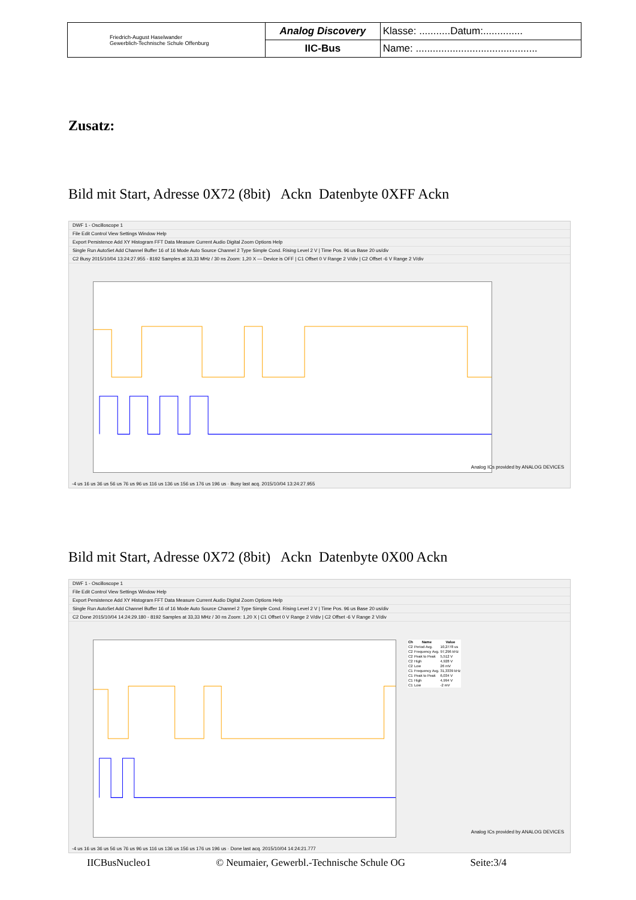| Friedrich-August Haselwander Gewerblich-Technische Schule Offenburg | Analog Discovery | Klasse: ...........Datum:.............. |
| | IIC-Bus | Name: ........................................... |
Zusatz:
Bild mit Start, Adresse 0X72 (8bit) Ackn Datenbyte 0XFF Ackn
DWF 1 - Oscilloscope 1
File Edit Control View Settings Window Help
Export Persistence Add XY Histogram FFT Data Measure Current Audio Digital Zoom Options Help
Single Run AutoSet Add Channel Buffer 16 of 16 Mode Auto Source Channel 2 Type Simple Cond. Rising Level 2 V | Time Pos. 96 us Base 20 us/div
C2 Busy 2015/10/04 13:24:27.955 - 8192 Samples at 33,33 MHz / 30 ns Zoom: 1,20 X — Device is OFF | C1 Offset 0 V Range 2 V/div | C2 Offset -6 V Range 2 V/div
Analog ICs provided by ANALOG DEVICES
-4 us 16 us 36 us 56 us 76 us 96 us 116 us 136 us 156 us 176 us 196 us · Busy last acq. 2015/10/04 13:24:27.955
Bild mit Start, Adresse 0X72 (8bit) Ackn Datenbyte 0X00 Ackn
DWF 1 - Oscilloscope 1
File Edit Control View Settings Window Help
Export Persistence Add XY Histogram FFT Data Measure Current Audio Digital Zoom Options Help
Single Run AutoSet Add Channel Buffer 16 of 16 Mode Auto Source Channel 2 Type Simple Cond. Rising Level 2 V | Time Pos. 96 us Base 20 us/div
C2 Done 2015/10/04 14:24:29.180 - 8192 Samples at 33,33 MHz / 30 ns Zoom: 1,20 X | C1 Offset 0 V Range 2 V/div | C2 Offset -6 V Range 2 V/div
| Ch | Name | Value |
| --- | --- | --- |
| C2 | Period Avg. | 10,2778 us |
| C2 | Frequency Avg. | 97,296 kHz |
| C2 | Peak to Peak | 5,512 V |
| C2 | High | 4,928 V |
| C2 | Low | 26 mV |
| C1 | Frequency Avg. | 31,3339 kHz |
| C1 | Peak to Peak | 6,034 V |
| C1 | High | 4,994 V |
| C1 | Low | -2 mV |
Analog ICs provided by ANALOG DEVICES
-4 us 16 us 36 us 56 us 76 us 96 us 116 us 136 us 156 us 176 us 196 us · Done last acq. 2015/10/04 14:24:21.777
IICBusNucleo1 © Neumaier, Gewerbl.-Technische Schule OG Seite:3/4